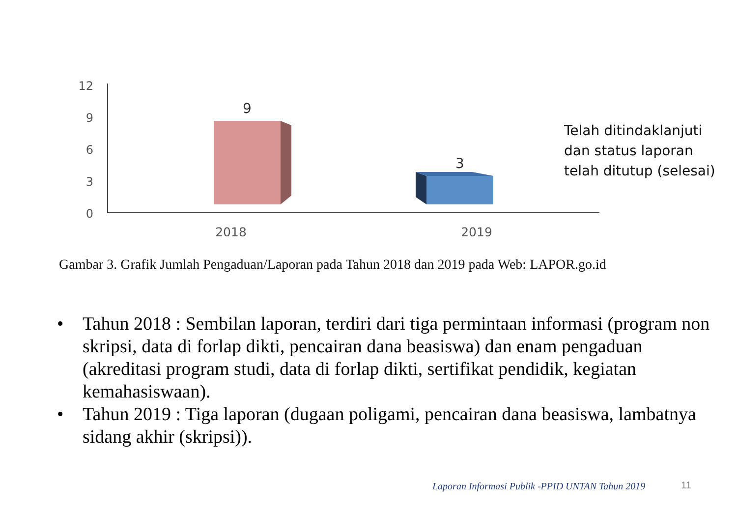12
9
6
3
0
9
3
2018
2019
Telah ditindaklanjuti
dan status laporan
telah ditutup (selesai)
Gambar 3. Grafik Jumlah Pengaduan/Laporan pada Tahun 2018 dan 2019 pada Web: LAPOR.go.id
• Tahun 2018 : Sembilan laporan, terdiri dari tiga permintaan informasi (program non skripsi, data di forlap dikti, pencairan dana beasiswa) dan enam pengaduan (akreditasi program studi, data di forlap dikti, sertifikat pendidik, kegiatan kemahasiswaan).
• Tahun 2019 : Tiga laporan (dugaan poligami, pencairan dana beasiswa, lambatnya sidang akhir (skripsi)).
Laporan Informasi Publik -PPID UNTAN Tahun 2019
11